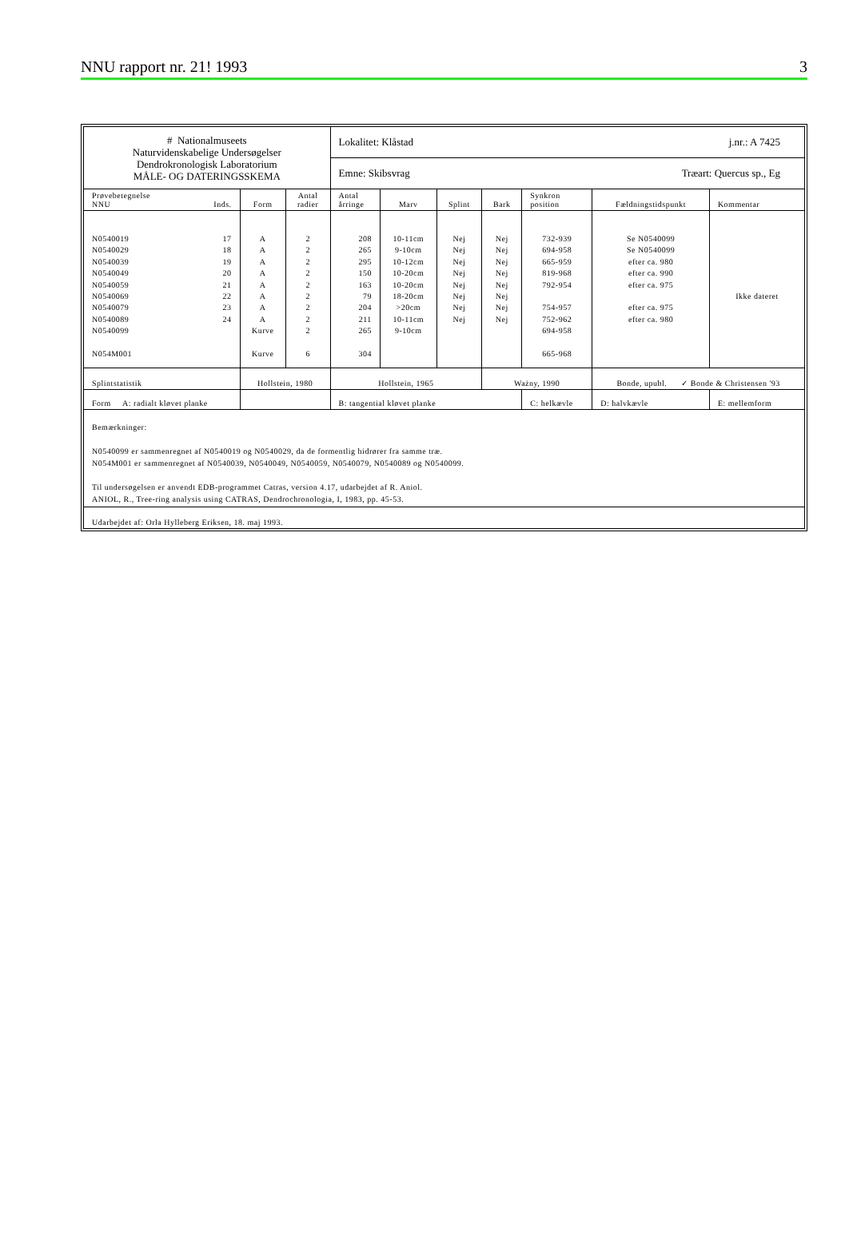NNU rapport nr. 21! 1993 3
| # Nationalmuseets Naturvidenskabelige Undersøgelser Dendrokronologisk Laboratorium MÅLE- OG DATERINGSSKEMA | | | Lokalitet: Klåstad j.nr.: A 7425 | | | | | | |
| | | | Emne: Skibsvrag Træart: Quercus sp., Eg | | | | | | |
| Prøvebetegnelse NNU Inds. | Form | Antal radier | Antal årringe | Marv | Splint | Bark | Synkron position | Fældningstidspunkt | Kommentar |
| N0540019 17 N0540029 18 N0540039 19 N0540049 20 N0540059 21 N0540069 22 N0540079 23 N0540089 24 N0540099 N054M001 | A A A A A A A A Kurve Kurve | 2 2 2 2 2 2 2 2 2 6 | 208 265 295 150 163 79 204 211 265 304 | 10-11cm 9-10cm 10-12cm 10-20cm 10-20cm 18-20cm >20cm 10-11cm 9-10cm | Nej Nej Nej Nej Nej Nej Nej Nej | Nej Nej Nej Nej Nej Nej Nej Nej | 732-939 694-958 665-959 819-968 792-954 754-957 752-962 694-958 665-968 | Se N0540099 Se N0540099 efter ca. 980 efter ca. 990 efter ca. 975 efter ca. 975 efter ca. 980 | Ikke dateret |
| Splintstatistik | Hollstein, 1980 | | Hollstein, 1965 | | | Ważny, 1990 | | Bonde, upubl. ✓ Bonde & Christensen '93 | |
| Form A: radialt kløvet planke | | | B: tangential kløvet planke | | | | C: helkævle | D: halvkævle | E: mellemform |
| Bemærkninger: N0540099 er sammenregnet af N0540019 og N0540029, da de formentlig hidrører fra samme træ. N054M001 er sammenregnet af N0540039, N0540049, N0540059, N0540079, N0540089 og N0540099. Til undersøgelsen er anvendt EDB-programmet Catras, version 4.17, udarbejdet af R. Aniol. ANIOL, R., Tree-ring analysis using CATRAS, Dendrochronologia, I, 1983, pp. 45-53. | | | | | | | | | |
| Udarbejdet af: Orla Hylleberg Eriksen, 18. maj 1993. | | | | | | | | | |